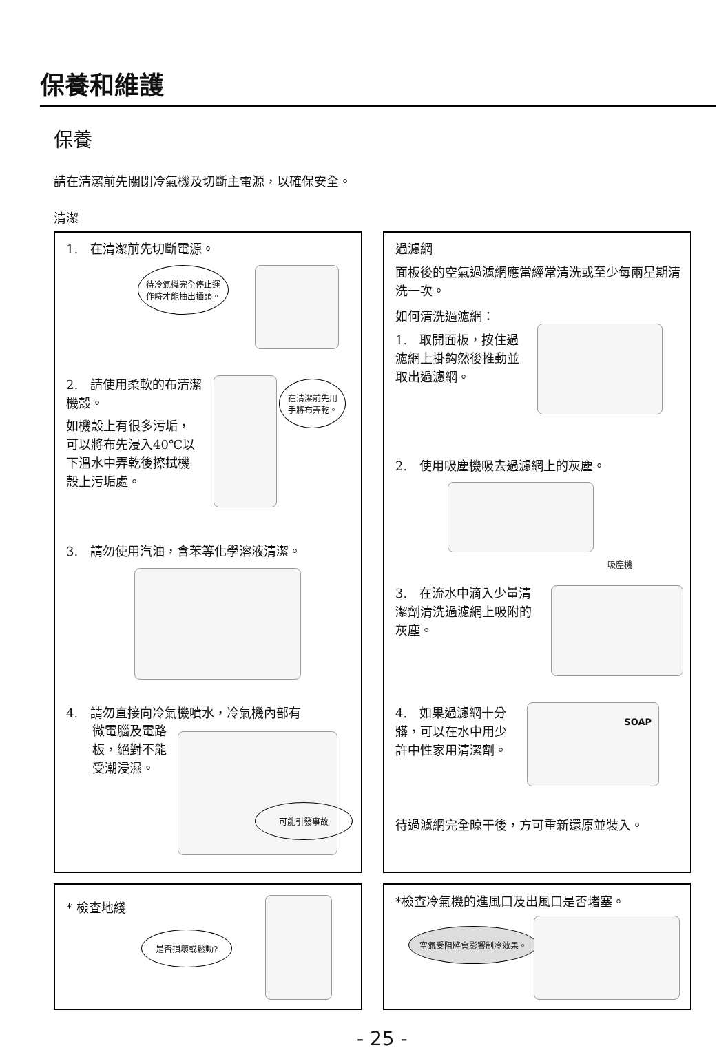保養和維護
保養
請在清潔前先關閉冷氣機及切斷主電源，以確保安全。
清潔
1.　在清潔前先切斷電源。
待冷氣機完全停止運作時才能抽出插頭。
2.　請使用柔軟的布清潔機殼。
如機殼上有很多污垢，可以將布先浸入40℃以下溫水中弄乾後擦拭機殼上污垢處。
在清潔前先用手將布弄乾。
3.　請勿使用汽油，含苯等化學溶液清潔。
4.　請勿直接向冷氣機噴水，冷氣機內部有
微電腦及電路板，絕對不能受潮浸濕。
可能引發事故
過濾網
面板後的空氣過濾網應當經常清洗或至少每兩星期清洗一次。
如何清洗過濾網：
1.　取開面板，按住過濾網上掛鈎然後推動並取出過濾網。
2.　使用吸塵機吸去過濾網上的灰塵。
吸塵機
3.　在流水中滴入少量清潔劑清洗過濾網上吸附的灰塵。
4.　如果過濾網十分髒，可以在水中用少許中性家用清潔劑。
SOAP
待過濾網完全晾干後，方可重新還原並裝入。
* 檢查地綫
是否損壞或鬆動?
*檢查冷氣機的進風口及出風口是否堵塞。
空氣受阻將會影響制冷效果。
- 25 -